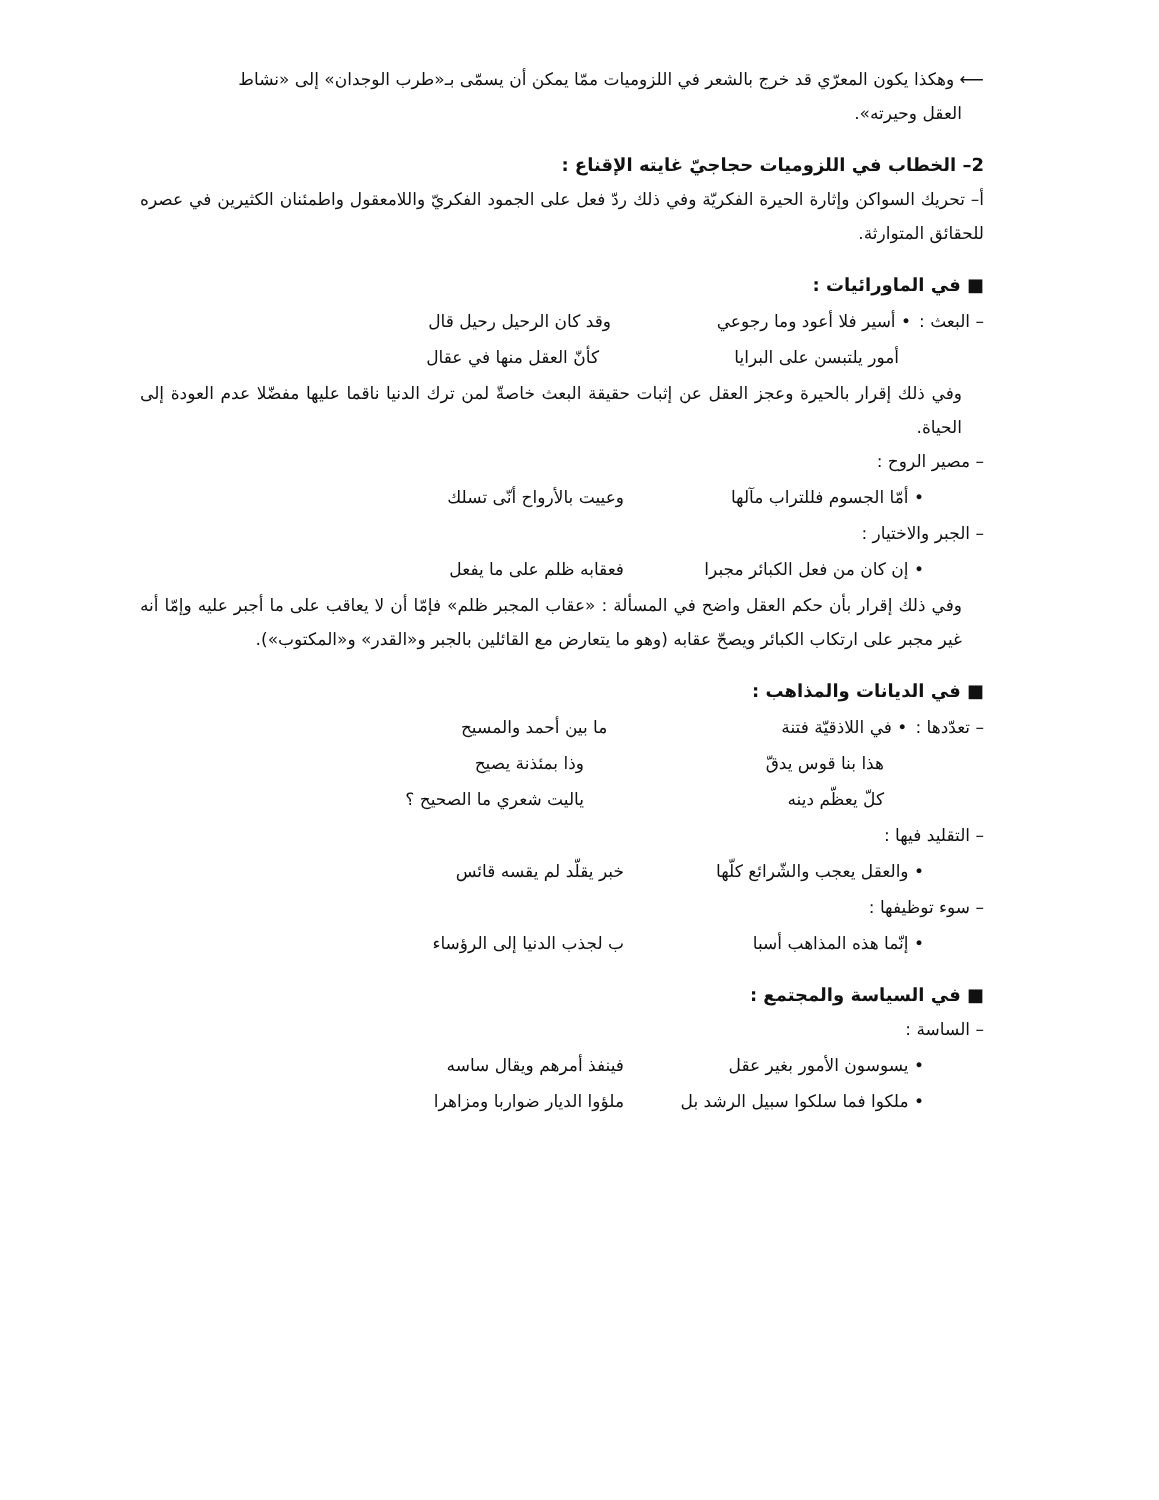⟵ وهكذا يكون المعرّي قد خرج بالشعر في اللزوميات ممّا يمكن أن يسمّى بـ«طرب الوجدان» إلى «نشاط
العقل وحيرته».
2– الخطاب في اللزوميات حجاجيّ غايته الإقناع :
أ– تحريك السواكن وإثارة الحيرة الفكريّة وفي ذلك ردّ فعل على الجمود الفكريّ واللامعقول واطمئنان الكثيرين في عصره للحقائق المتوارثة.
■ في الماورائيات :
– البعث : • أسير فلا أعود وما رجوعي وقد كان الرحيل رحيل قال
أمور يلتبسن على البرايا كأنّ العقل منها في عقال
وفي ذلك إقرار بالحيرة وعجز العقل عن إثبات حقيقة البعث خاصةّ لمن ترك الدنيا ناقما عليها مفضّلا عدم العودة إلى الحياة.
– مصير الروح :
• أمّا الجسوم فللتراب مآلها وعييت بالأرواح أنّى تسلك
– الجبر والاختيار :
• إن كان من فعل الكبائر مجبرا فعقابه ظلم على ما يفعل
وفي ذلك إقرار بأن حكم العقل واضح في المسألة : «عقاب المجبر ظلم» فإمّا أن لا يعاقب على ما أجبر عليه وإمّا أنه غير مجبر على ارتكاب الكبائر ويصحّ عقابه (وهو ما يتعارض مع القائلين بالجبر و«القدر» و«المكتوب»).
■ في الديانات والمذاهب :
– تعدّدها : • في اللاذقيّة فتنة ما بين أحمد والمسيح
هذا بنا قوس يدقّ وذا بمئذنة يصيح
كلّ يعظّم دينه ياليت شعري ما الصحيح ؟
– التقليد فيها :
• والعقل يعجب والشّرائع كلّها خبر يقلّد لم يقسه قائس
– سوء توظيفها :
• إنّما هذه المذاهب أسبا ب لجذب الدنيا إلى الرؤساء
■ في السياسة والمجتمع :
– الساسة :
• يسوسون الأمور بغير عقل فينفذ أمرهم ويقال ساسه
• ملكوا فما سلكوا سبيل الرشد بل ملؤوا الديار ضواربا ومزاهرا